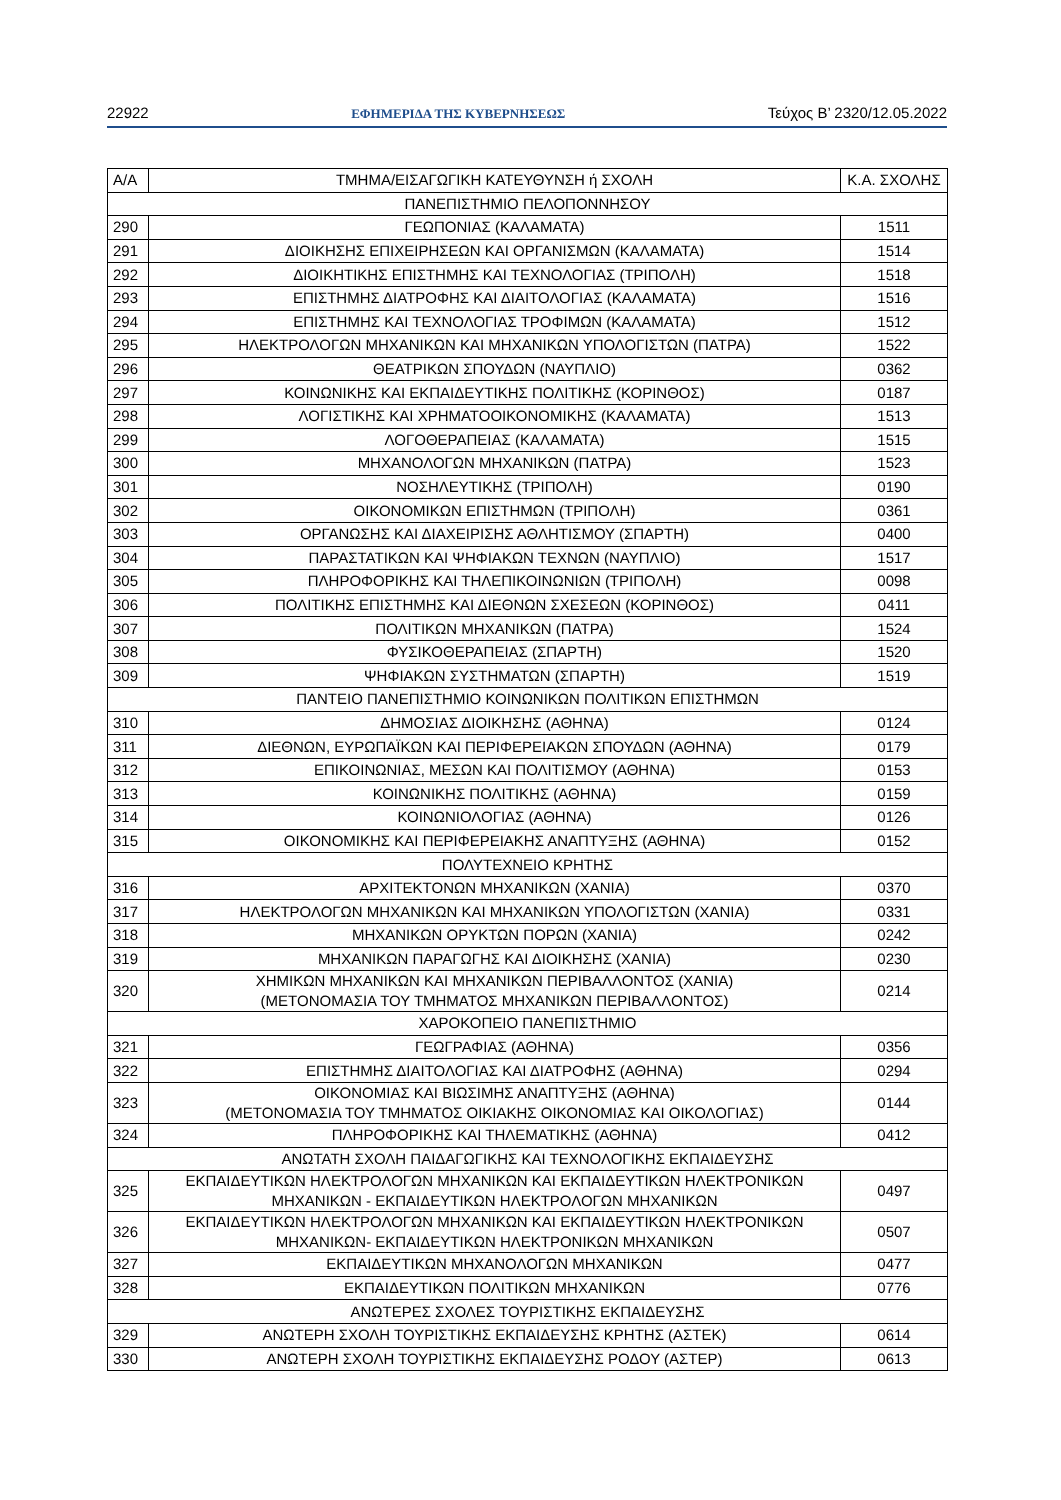22922 ΕΦΗΜΕΡΙΔΑ ΤΗΣ ΚΥΒΕΡΝΗΣΕΩΣ Τεύχος B’ 2320/12.05.2022
| Α/Α | ΤΜΗΜΑ/ΕΙΣΑΓΩΓΙΚΗ ΚΑΤΕΥΘΥΝΣΗ ή ΣΧΟΛΗ | Κ.Α. ΣΧΟΛΗΣ |
| --- | --- | --- |
| ΠΑΝΕΠΙΣΤΗΜΙΟ ΠΕΛΟΠΟΝΝΗΣΟΥ | | |
| 290 | ΓΕΩΠΟΝΙΑΣ (ΚΑΛΑΜΑΤΑ) | 1511 |
| 291 | ΔΙΟΙΚΗΣΗΣ ΕΠΙΧΕΙΡΗΣΕΩΝ ΚΑΙ ΟΡΓΑΝΙΣΜΩΝ (ΚΑΛΑΜΑΤΑ) | 1514 |
| 292 | ΔΙΟΙΚΗΤΙΚΗΣ ΕΠΙΣΤΗΜΗΣ ΚΑΙ ΤΕΧΝΟΛΟΓΙΑΣ (ΤΡΙΠΟΛΗ) | 1518 |
| 293 | ΕΠΙΣΤΗΜΗΣ ΔΙΑΤΡΟΦΗΣ ΚΑΙ ΔΙΑΙΤΟΛΟΓΙΑΣ (ΚΑΛΑΜΑΤΑ) | 1516 |
| 294 | ΕΠΙΣΤΗΜΗΣ ΚΑΙ ΤΕΧΝΟΛΟΓΙΑΣ ΤΡΟΦΙΜΩΝ (ΚΑΛΑΜΑΤΑ) | 1512 |
| 295 | ΗΛΕΚΤΡΟΛΟΓΩΝ ΜΗΧΑΝΙΚΩΝ ΚΑΙ ΜΗΧΑΝΙΚΩΝ ΥΠΟΛΟΓΙΣΤΩΝ (ΠΑΤΡΑ) | 1522 |
| 296 | ΘΕΑΤΡΙΚΩΝ ΣΠΟΥΔΩΝ (ΝΑΥΠΛΙΟ) | 0362 |
| 297 | ΚΟΙΝΩΝΙΚΗΣ ΚΑΙ ΕΚΠΑΙΔΕΥΤΙΚΗΣ ΠΟΛΙΤΙΚΗΣ (ΚΟΡΙΝΘΟΣ) | 0187 |
| 298 | ΛΟΓΙΣΤΙΚΗΣ ΚΑΙ ΧΡΗΜΑΤΟΟΙΚΟΝΟΜΙΚΗΣ (ΚΑΛΑΜΑΤΑ) | 1513 |
| 299 | ΛΟΓΟΘΕΡΑΠΕΙΑΣ (ΚΑΛΑΜΑΤΑ) | 1515 |
| 300 | ΜΗΧΑΝΟΛΟΓΩΝ ΜΗΧΑΝΙΚΩΝ (ΠΑΤΡΑ) | 1523 |
| 301 | ΝΟΣΗΛΕΥΤΙΚΗΣ (ΤΡΙΠΟΛΗ) | 0190 |
| 302 | ΟΙΚΟΝΟΜΙΚΩΝ ΕΠΙΣΤΗΜΩΝ (ΤΡΙΠΟΛΗ) | 0361 |
| 303 | ΟΡΓΑΝΩΣΗΣ ΚΑΙ ΔΙΑΧΕΙΡΙΣΗΣ ΑΘΛΗΤΙΣΜΟΥ (ΣΠΑΡΤΗ) | 0400 |
| 304 | ΠΑΡΑΣΤΑΤΙΚΩΝ ΚΑΙ ΨΗΦΙΑΚΩΝ ΤΕΧΝΩΝ (ΝΑΥΠΛΙΟ) | 1517 |
| 305 | ΠΛΗΡΟΦΟΡΙΚΗΣ ΚΑΙ ΤΗΛΕΠΙΚΟΙΝΩΝΙΩΝ (ΤΡΙΠΟΛΗ) | 0098 |
| 306 | ΠΟΛΙΤΙΚΗΣ ΕΠΙΣΤΗΜΗΣ ΚΑΙ ΔΙΕΘΝΩΝ ΣΧΕΣΕΩΝ (ΚΟΡΙΝΘΟΣ) | 0411 |
| 307 | ΠΟΛΙΤΙΚΩΝ ΜΗΧΑΝΙΚΩΝ (ΠΑΤΡΑ) | 1524 |
| 308 | ΦΥΣΙΚΟΘΕΡΑΠΕΙΑΣ (ΣΠΑΡΤΗ) | 1520 |
| 309 | ΨΗΦΙΑΚΩΝ ΣΥΣΤΗΜΑΤΩΝ (ΣΠΑΡΤΗ) | 1519 |
| ΠΑΝΤΕΙΟ ΠΑΝΕΠΙΣΤΗΜΙΟ ΚΟΙΝΩΝΙΚΩΝ ΠΟΛΙΤΙΚΩΝ ΕΠΙΣΤΗΜΩΝ | | |
| 310 | ΔΗΜΟΣΙΑΣ ΔΙΟΙΚΗΣΗΣ (ΑΘΗΝΑ) | 0124 |
| 311 | ΔΙΕΘΝΩΝ, ΕΥΡΩΠΑΪΚΩΝ ΚΑΙ ΠΕΡΙΦΕΡΕΙΑΚΩΝ ΣΠΟΥΔΩΝ (ΑΘΗΝΑ) | 0179 |
| 312 | ΕΠΙΚΟΙΝΩΝΙΑΣ, ΜΕΣΩΝ ΚΑΙ ΠΟΛΙΤΙΣΜΟΥ (ΑΘΗΝΑ) | 0153 |
| 313 | ΚΟΙΝΩΝΙΚΗΣ ΠΟΛΙΤΙΚΗΣ (ΑΘΗΝΑ) | 0159 |
| 314 | ΚΟΙΝΩΝΙΟΛΟΓΙΑΣ (ΑΘΗΝΑ) | 0126 |
| 315 | ΟΙΚΟΝΟΜΙΚΗΣ ΚΑΙ ΠΕΡΙΦΕΡΕΙΑΚΗΣ ΑΝΑΠΤΥΞΗΣ (ΑΘΗΝΑ) | 0152 |
| ΠΟΛΥΤΕΧΝΕΙΟ ΚΡΗΤΗΣ | | |
| 316 | ΑΡΧΙΤΕΚΤΟΝΩΝ ΜΗΧΑΝΙΚΩΝ (ΧΑΝΙΑ) | 0370 |
| 317 | ΗΛΕΚΤΡΟΛΟΓΩΝ ΜΗΧΑΝΙΚΩΝ ΚΑΙ ΜΗΧΑΝΙΚΩΝ ΥΠΟΛΟΓΙΣΤΩΝ (ΧΑΝΙΑ) | 0331 |
| 318 | ΜΗΧΑΝΙΚΩΝ ΟΡΥΚΤΩΝ ΠΟΡΩΝ (ΧΑΝΙΑ) | 0242 |
| 319 | ΜΗΧΑΝΙΚΩΝ ΠΑΡΑΓΩΓΗΣ ΚΑΙ ΔΙΟΙΚΗΣΗΣ (ΧΑΝΙΑ) | 0230 |
| 320 | ΧΗΜΙΚΩΝ ΜΗΧΑΝΙΚΩΝ ΚΑΙ ΜΗΧΑΝΙΚΩΝ ΠΕΡΙΒΑΛΛΟΝΤΟΣ (ΧΑΝΙΑ) (ΜΕΤΟΝΟΜΑΣΙΑ ΤΟΥ ΤΜΗΜΑΤΟΣ ΜΗΧΑΝΙΚΩΝ ΠΕΡΙΒΑΛΛΟΝΤΟΣ) | 0214 |
| ΧΑΡΟΚΟΠΕΙΟ ΠΑΝΕΠΙΣΤΗΜΙΟ | | |
| 321 | ΓΕΩΓΡΑΦΙΑΣ (ΑΘΗΝΑ) | 0356 |
| 322 | ΕΠΙΣΤΗΜΗΣ ΔΙΑΙΤΟΛΟΓΙΑΣ ΚΑΙ ΔΙΑΤΡΟΦΗΣ (ΑΘΗΝΑ) | 0294 |
| 323 | ΟΙΚΟΝΟΜΙΑΣ ΚΑΙ ΒΙΩΣΙΜΗΣ ΑΝΑΠΤΥΞΗΣ (ΑΘΗΝΑ) (ΜΕΤΟΝΟΜΑΣΙΑ ΤΟΥ ΤΜΗΜΑΤΟΣ ΟΙΚΙΑΚΗΣ ΟΙΚΟΝΟΜΙΑΣ ΚΑΙ ΟΙΚΟΛΟΓΙΑΣ) | 0144 |
| 324 | ΠΛΗΡΟΦΟΡΙΚΗΣ ΚΑΙ ΤΗΛΕΜΑΤΙΚΗΣ (ΑΘΗΝΑ) | 0412 |
| ΑΝΩΤΑΤΗ ΣΧΟΛΗ ΠΑΙΔΑΓΩΓΙΚΗΣ ΚΑΙ ΤΕΧΝΟΛΟΓΙΚΗΣ ΕΚΠΑΙΔΕΥΣΗΣ | | |
| 325 | ΕΚΠΑΙΔΕΥΤΙΚΩΝ ΗΛΕΚΤΡΟΛΟΓΩΝ ΜΗΧΑΝΙΚΩΝ ΚΑΙ ΕΚΠΑΙΔΕΥΤΙΚΩΝ ΗΛΕΚΤΡΟΝΙΚΩΝ ΜΗΧΑΝΙΚΩΝ - ΕΚΠΑΙΔΕΥΤΙΚΩΝ ΗΛΕΚΤΡΟΛΟΓΩΝ ΜΗΧΑΝΙΚΩΝ | 0497 |
| 326 | ΕΚΠΑΙΔΕΥΤΙΚΩΝ ΗΛΕΚΤΡΟΛΟΓΩΝ ΜΗΧΑΝΙΚΩΝ ΚΑΙ ΕΚΠΑΙΔΕΥΤΙΚΩΝ ΗΛΕΚΤΡΟΝΙΚΩΝ ΜΗΧΑΝΙΚΩΝ- ΕΚΠΑΙΔΕΥΤΙΚΩΝ ΗΛΕΚΤΡΟΝΙΚΩΝ ΜΗΧΑΝΙΚΩΝ | 0507 |
| 327 | ΕΚΠΑΙΔΕΥΤΙΚΩΝ ΜΗΧΑΝΟΛΟΓΩΝ ΜΗΧΑΝΙΚΩΝ | 0477 |
| 328 | ΕΚΠΑΙΔΕΥΤΙΚΩΝ ΠΟΛΙΤΙΚΩΝ ΜΗΧΑΝΙΚΩΝ | 0776 |
| ΑΝΩΤΕΡΕΣ ΣΧΟΛΕΣ ΤΟΥΡΙΣΤΙΚΗΣ ΕΚΠΑΙΔΕΥΣΗΣ | | |
| 329 | ΑΝΩΤΕΡΗ ΣΧΟΛΗ ΤΟΥΡΙΣΤΙΚΗΣ ΕΚΠΑΙΔΕΥΣΗΣ ΚΡΗΤΗΣ (ΑΣΤΕΚ) | 0614 |
| 330 | ΑΝΩΤΕΡΗ ΣΧΟΛΗ ΤΟΥΡΙΣΤΙΚΗΣ ΕΚΠΑΙΔΕΥΣΗΣ ΡΟΔΟΥ (ΑΣΤΕΡ) | 0613 |